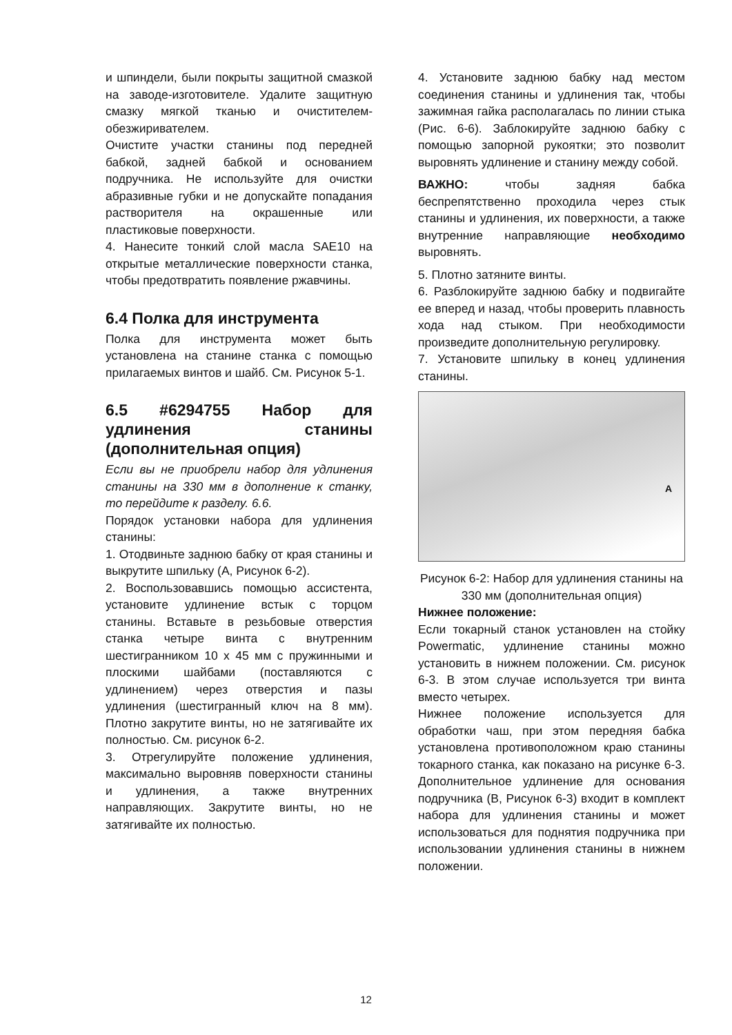и шпиндели, были покрыты защитной смазкой на заводе-изготовителе. Удалите защитную смазку мягкой тканью и очистителем-обезжиривателем.
Очистите участки станины под передней бабкой, задней бабкой и основанием подручника. Не используйте для очистки абразивные губки и не допускайте попадания растворителя на окрашенные или пластиковые поверхности.
4. Нанесите тонкий слой масла SAE10 на открытые металлические поверхности станка, чтобы предотвратить появление ржавчины.
6.4 Полка для инструмента
Полка для инструмента может быть установлена на станине станка с помощью прилагаемых винтов и шайб. См. Рисунок 5-1.
6.5 #6294755 Набор для удлинения станины (дополнительная опция)
Если вы не приобрели набор для удлинения станины на 330 мм в дополнение к станку, то перейдите к разделу. 6.6.
Порядок установки набора для удлинения станины:
1. Отодвиньте заднюю бабку от края станины и выкрутите шпильку (А, Рисунок 6-2).
2. Воспользовавшись помощью ассистента, установите удлинение встык с торцом станины. Вставьте в резьбовые отверстия станка четыре винта с внутренним шестигранником 10 х 45 мм с пружинными и плоскими шайбами (поставляются с удлинением) через отверстия и пазы удлинения (шестигранный ключ на 8 мм). Плотно закрутите винты, но не затягивайте их полностью. См. рисунок 6-2.
3. Отрегулируйте положение удлинения, максимально выровняв поверхности станины и удлинения, а также внутренних направляющих. Закрутите винты, но не затягивайте их полностью.
4. Установите заднюю бабку над местом соединения станины и удлинения так, чтобы зажимная гайка располагалась по линии стыка (Рис. 6-6). Заблокируйте заднюю бабку с помощью запорной рукоятки; это позволит выровнять удлинение и станину между собой.
ВАЖНО: чтобы задняя бабка беспрепятственно проходила через стык станины и удлинения, их поверхности, а также внутренние направляющие необходимо выровнять.
5. Плотно затяните винты.
6. Разблокируйте заднюю бабку и подвигайте ее вперед и назад, чтобы проверить плавность хода над стыком. При необходимости произведите дополнительную регулировку.
7. Установите шпильку в конец удлинения станины.
A
Рисунок 6-2: Набор для удлинения станины на 330 мм (дополнительная опция)
Нижнее положение:
Если токарный станок установлен на стойку Powermatic, удлинение станины можно установить в нижнем положении. См. рисунок 6-3. В этом случае используется три винта вместо четырех.
Нижнее положение используется для обработки чаш, при этом передняя бабка установлена противоположном краю станины токарного станка, как показано на рисунке 6-3. Дополнительное удлинение для основания подручника (В, Рисунок 6-3) входит в комплект набора для удлинения станины и может использоваться для поднятия подручника при использовании удлинения станины в нижнем положении.
12